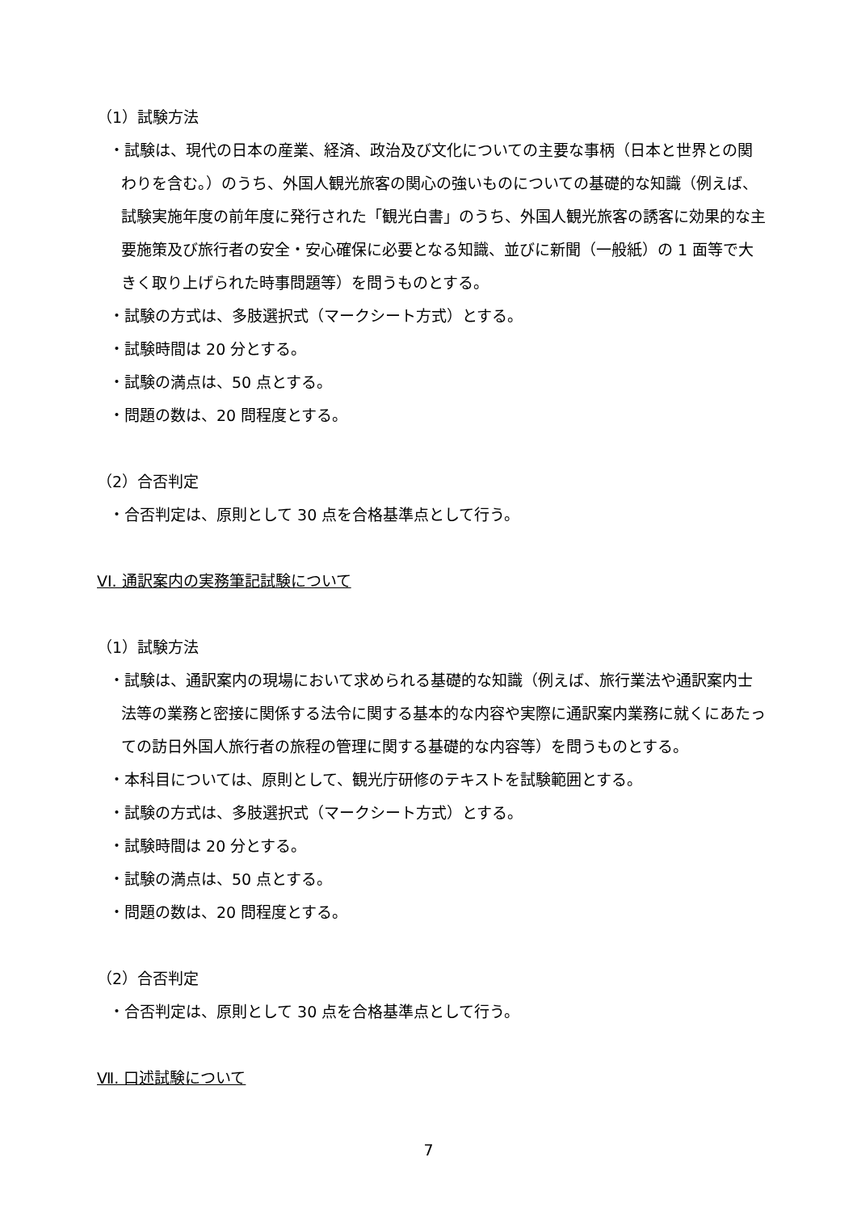（1）試験方法
・試験は、現代の日本の産業、経済、政治及び文化についての主要な事柄（日本と世界との関わりを含む。）のうち、外国人観光旅客の関心の強いものについての基礎的な知識（例えば、試験実施年度の前年度に発行された「観光白書」のうち、外国人観光旅客の誘客に効果的な主要施策及び旅行者の安全・安心確保に必要となる知識、並びに新聞（一般紙）の 1 面等で大きく取り上げられた時事問題等）を問うものとする。
・試験の方式は、多肢選択式（マークシート方式）とする。
・試験時間は 20 分とする。
・試験の満点は、50 点とする。
・問題の数は、20 問程度とする。
（2）合否判定
・合否判定は、原則として 30 点を合格基準点として行う。
VI. 通訳案内の実務筆記試験について
（1）試験方法
・試験は、通訳案内の現場において求められる基礎的な知識（例えば、旅行業法や通訳案内士法等の業務と密接に関係する法令に関する基本的な内容や実際に通訳案内業務に就くにあたっての訪日外国人旅行者の旅程の管理に関する基礎的な内容等）を問うものとする。
・本科目については、原則として、観光庁研修のテキストを試験範囲とする。
・試験の方式は、多肢選択式（マークシート方式）とする。
・試験時間は 20 分とする。
・試験の満点は、50 点とする。
・問題の数は、20 問程度とする。
（2）合否判定
・合否判定は、原則として 30 点を合格基準点として行う。
Ⅶ. 口述試験について
7